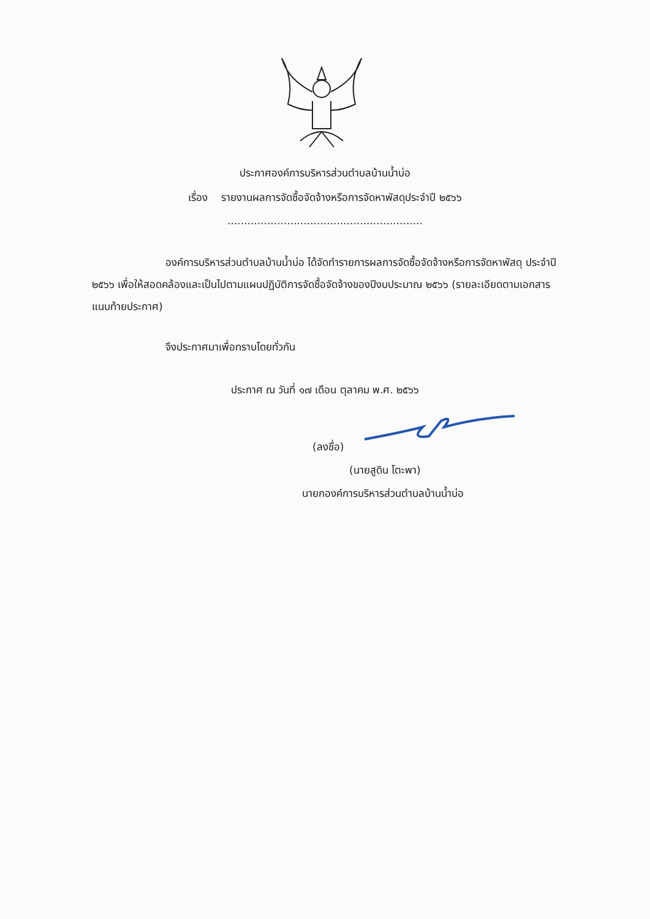ประกาศองค์การบริหารส่วนตำบลบ้านน้ำบ่อ
เรื่อง รายงานผลการจัดซื้อจัดจ้างหรือการจัดหาพัสดุประจำปี ๒๕๖๖
...........................................................
องค์การบริหารส่วนตำบลบ้านน้ำบ่อ ได้จัดทำรายการผลการจัดซื้อจัดจ้างหรือการจัดหาพัสดุ ประจำปี ๒๕๖๖ เพื่อให้สอดคล้องและเป็นไปตามแผนปฏิบัติการจัดซื้อจัดจ้างของปีงบประมาณ ๒๕๖๖ (รายละเอียดตามเอกสารแนบท้ายประกาศ)
จึงประกาศมาเพื่อทราบโดยทั่วกัน
ประกาศ ณ วันที่ ๑๗ เดือน ตุลาคม พ.ศ. ๒๕๖๖
(ลงชื่อ)
(นายสูดิน โตะพา)
นายกองค์การบริหารส่วนตำบลบ้านน้ำบ่อ